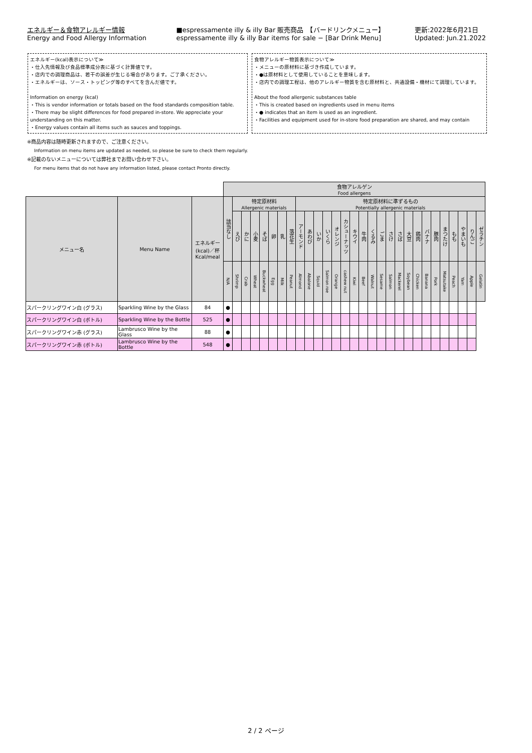エネルギー＆食物アレルギー情報
Energy and Food Allergy Information
■espressamente illy & illy Bar 販売商品　【バードリンクメニュー】
espressamente illy & illy Bar items for sale − [Bar Drink Menu]
更新:2022年6月21日
Updated: Jun.21.2022
エネルギー(kcal)表示について≫
・仕入先情報及び食品標準成分表に基づく計算値です。
・店内での調理商品は、若干の誤差が生じる場合があります。ご了承ください。
・エネルギーは、ソース・トッピング等のすべてを含んだ値です。
Information on energy (kcal)
・This is vendor information or totals based on the food standards composition table.
・There may be slight differences for food prepared in-store. We appreciate your understanding on this matter.
・Energy values contain all items such as sauces and toppings.
食物アレルギー物質表示について≫
・メニューの原材料に基づき作成しています。
・●は原材料として使用していることを意味します。
・店内での調理工程は、他のアレルギー物質を含む原材料と、共通設備・機材にて調理しています。
About the food allergenic substances table
・This is created based on ingredients used in menu items
・● indicates that an item is used as an ingredient.
・Facilities and equipment used for in-store food preparation are shared, and may contain
※商品内容は随時更新されますので、ご注意ください。
Information on menu items are updated as needed, so please be sure to check them regularly.
※記載のないメニューについては弊社までお問い合わせ下さい。
For menu items that do not have any information listed, please contact Pronto directly.
| | | | 食物アレルゲン Food allergens | | | | | | | | | | | | | | | | | | | | | | | | | | | | |
| メニュー名 | Menu Name | エネルギー (kcal)／杯 Kcal/meal | 該当なし | 特定原材料 Allergenic materials | | | | | | | 特定原材料に準ずるもの Potentially allergenic materials | | | | | | | | | | | | | | | | | | | | |
| | | | | えび | かに | 小麦 | そば | 卵 | 乳 | 落花生 | アーモンド | あわび | いか | いくら | オレンジ | カシューナッツ | キウイ | 牛肉 | くるみ | ごま | さけ | さば | 大豆 | 鶏肉 | バナナ | 豚肉 | まつたけ | もも | やまいも | りんご | ゼラチン |
| | | | N/A | Shrimp | Crab | Wheat | Buckwheat | Egg | Milk | Peanut | Almond | Abalone | Squid | Salmon roe | Orange | cashew nut | Kiwi | Beef | Walnut | Sesame | Salmon | Mackerel | Soybean | Chicken | Banana | Pork | Matsutake | Peach | Yam | Apple | Gelatin |
| スパークリングワイン白 (グラス) | Sparkling Wine by the Glass | 84 | ● | | | | | | | | | | | | | | | | | | | | | | | | | | | | |
| スパークリングワイン白 (ボトル) | Sparkling Wine by the Bottle | 525 | ● | | | | | | | | | | | | | | | | | | | | | | | | | | | | |
| スパークリングワイン赤 (グラス) | Lambrusco Wine by the Glass | 88 | ● | | | | | | | | | | | | | | | | | | | | | | | | | | | | |
| スパークリングワイン赤 (ボトル) | Lambrusco Wine by the Bottle | 548 | ● | | | | | | | | | | | | | | | | | | | | | | | | | | | | |
2 / 2 ページ